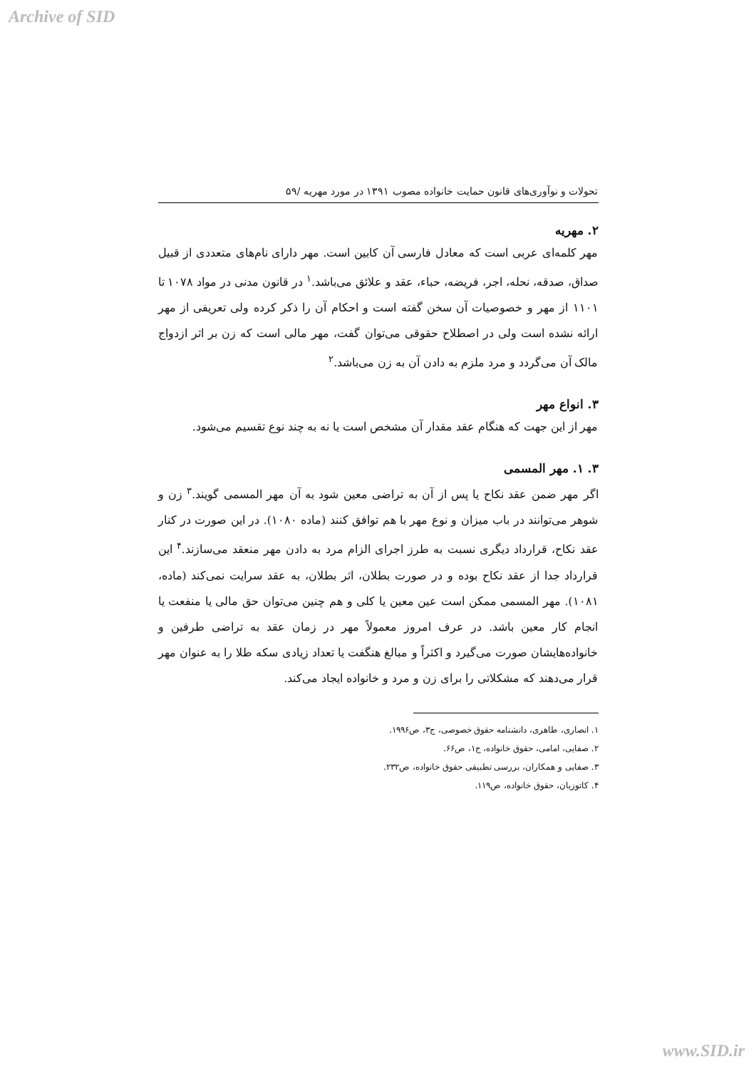Archive of SID
تحولات و نوآوری‌های قانون حمایت خانواده مصوب ۱۳۹۱ در مورد مهریه /۵۹
۲. مهریه
مهر کلمه‌ای عربی است که معادل فارسی آن کابین است. مهر دارای نام‌های متعددی از قبیل صداق، صدقه، نحله، اجر، فریضه، حباء، عقد و علائق می‌باشد.<sup>۱</sup> در قانون مدنی در مواد ۱۰۷۸ تا ۱۱۰۱ از مهر و خصوصیات آن سخن گفته است و احکام آن را ذکر کرده ولی تعریفی از مهر ارائه نشده است ولی در اصطلاح حقوقی می‌توان گفت، مهر مالی است که زن بر اثر ازدواج مالک آن می‌گردد و مرد ملزم به دادن آن به زن می‌باشد.<sup>۲</sup>
۳. انواع مهر
مهر از این جهت که هنگام عقد مقدار آن مشخص است یا نه به چند نوع تقسیم می‌شود.
۳. ۱. مهر المسمی
اگر مهر ضمن عقد نکاح یا پس از آن به تراضی معین شود به آن مهر المسمی گویند.<sup>۳</sup> زن و شوهر می‌توانند در باب میزان و نوع مهر با هم توافق کنند (ماده ۱۰۸۰). در این صورت در کنار عقد نکاح، قرارداد دیگری نسبت به طرز اجرای الزام مرد به دادن مهر منعقد می‌سازند.<sup>۴</sup> این قرارداد جدا از عقد نکاح بوده و در صورت بطلان، اثر بطلان، به عقد سرایت نمی‌کند (ماده، ۱۰۸۱). مهر المسمی ممکن است عین معین یا کلی و هم چنین می‌توان حق مالی یا منفعت یا انجام کار معین باشد. در عرف امروز معمولاً مهر در زمان عقد به تراضی طرفین و خانواده‌هایشان صورت می‌گیرد و اکثراً و مبالغ هنگفت یا تعداد زیادی سکه طلا را به عنوان مهر قرار می‌دهند که مشکلاتی را برای زن و مرد و خانواده ایجاد می‌کند.
۱. انصاری، طاهری، دانشنامه حقوق خصوصی، ج۳، ص۱۹۹۶.
۲. صفایی، امامی، حقوق خانواده، ج۱، ص۶۶.
۳. صفایی و همکاران، بررسی تطبیقی حقوق خانواده، ص۲۳۲.
۴. کاتوزیان، حقوق خانواده، ص۱۱۹.
www.SID.ir